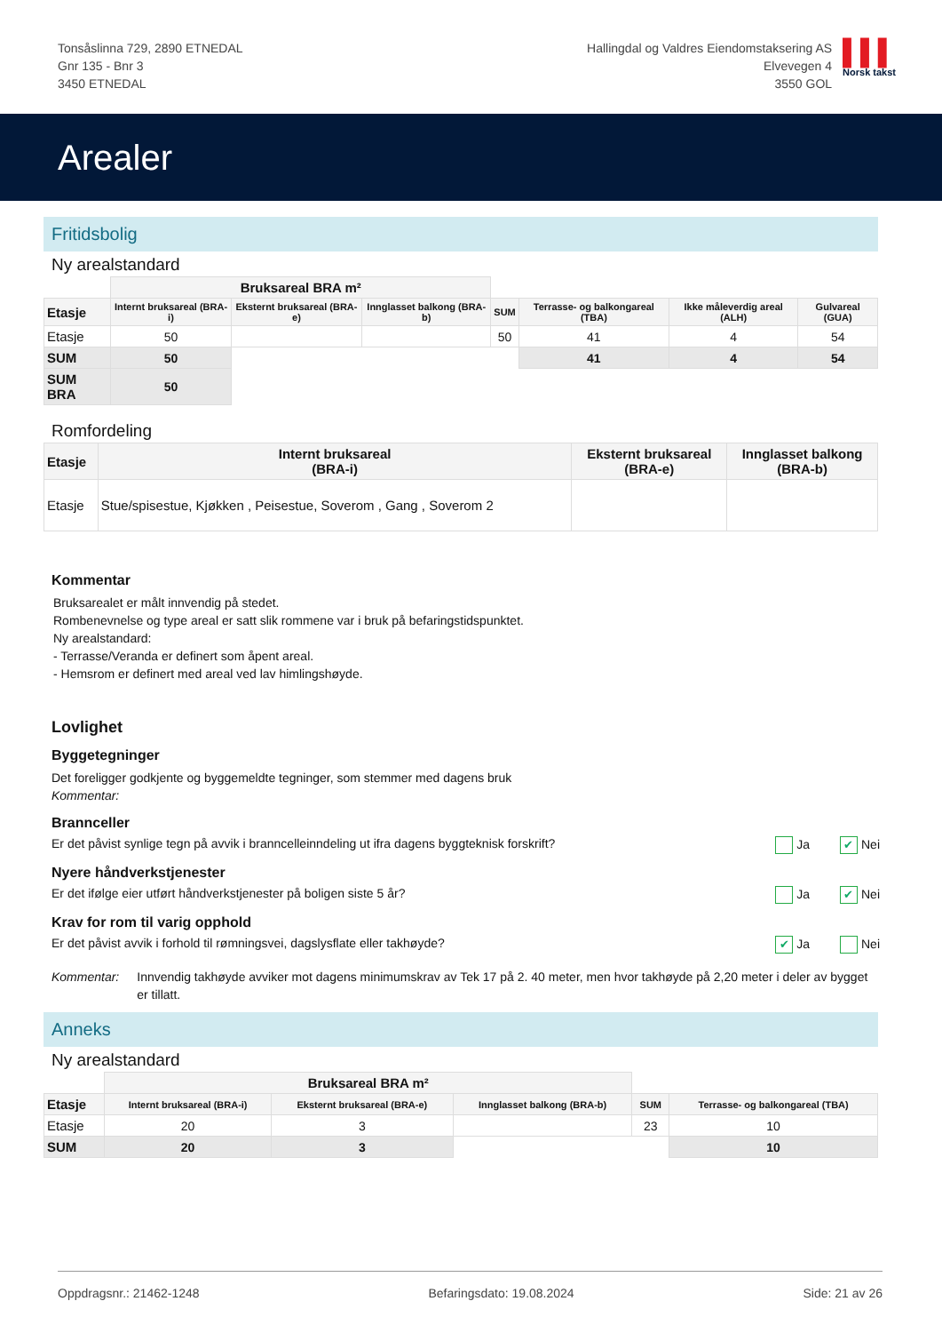Tonsåslinna 729, 2890 ETNEDAL
Gnr 135 - Bnr 3
3450 ETNEDAL
Hallingdal og Valdres Eiendomstaksering AS
Elvevegen 4
3550 GOL
▌▌▌
Norsk takst
Arealer
Fritidsbolig
Ny arealstandard
| | Bruksareal BRA m² | | | | | | |
| Etasje | Internt bruksareal (BRA-i) | Eksternt bruksareal (BRA-e) | Innglasset balkong (BRA-b) | SUM | Terrasse- og balkongareal (TBA) | Ikke måleverdig areal (ALH) | Gulvareal (GUA) |
| Etasje | 50 | | | 50 | 41 | 4 | 54 |
| SUM | 50 | | | | 41 | 4 | 54 |
| SUM BRA | 50 | | | | | | |
Romfordeling
| Etasje | Internt bruksareal (BRA-i) | Eksternt bruksareal (BRA-e) | Innglasset balkong (BRA-b) |
| --- | --- | --- | --- |
| Etasje | Stue/spisestue, Kjøkken , Peisestue, Soverom , Gang , Soverom 2 | | |
Kommentar
Bruksarealet er målt innvendig på stedet.
Rombenevnelse og type areal er satt slik rommene var i bruk på befaringstidspunktet.
Ny arealstandard:
- Terrasse/Veranda er definert som åpent areal.
- Hemsrom er definert med areal ved lav himlingshøyde.
Lovlighet
Byggetegninger
Det foreligger godkjente og byggemeldte tegninger, som stemmer med dagens bruk
Kommentar:
Brannceller
Er det påvist synlige tegn på avvik i branncelleinndeling ut ifra dagens byggteknisk forskrift? Ja ✔ Nei
Nyere håndverkstjenester
Er det ifølge eier utført håndverkstjenester på boligen siste 5 år? Ja ✔ Nei
Krav for rom til varig opphold
Er det påvist avvik i forhold til rømningsvei, dagslysflate eller takhøyde? ✔ Ja Nei
Kommentar: Innvendig takhøyde avviker mot dagens minimumskrav av Tek 17 på 2. 40 meter, men hvor takhøyde på 2,20 meter i deler av bygget er tillatt.
Anneks
Ny arealstandard
| | Bruksareal BRA m² | | | | |
| Etasje | Internt bruksareal (BRA-i) | Eksternt bruksareal (BRA-e) | Innglasset balkong (BRA-b) | SUM | Terrasse- og balkongareal (TBA) |
| Etasje | 20 | 3 | | 23 | 10 |
| SUM | 20 | 3 | | | 10 |
Oppdragsnr.: 21462-1248 Befaringsdato: 19.08.2024 Side: 21 av 26